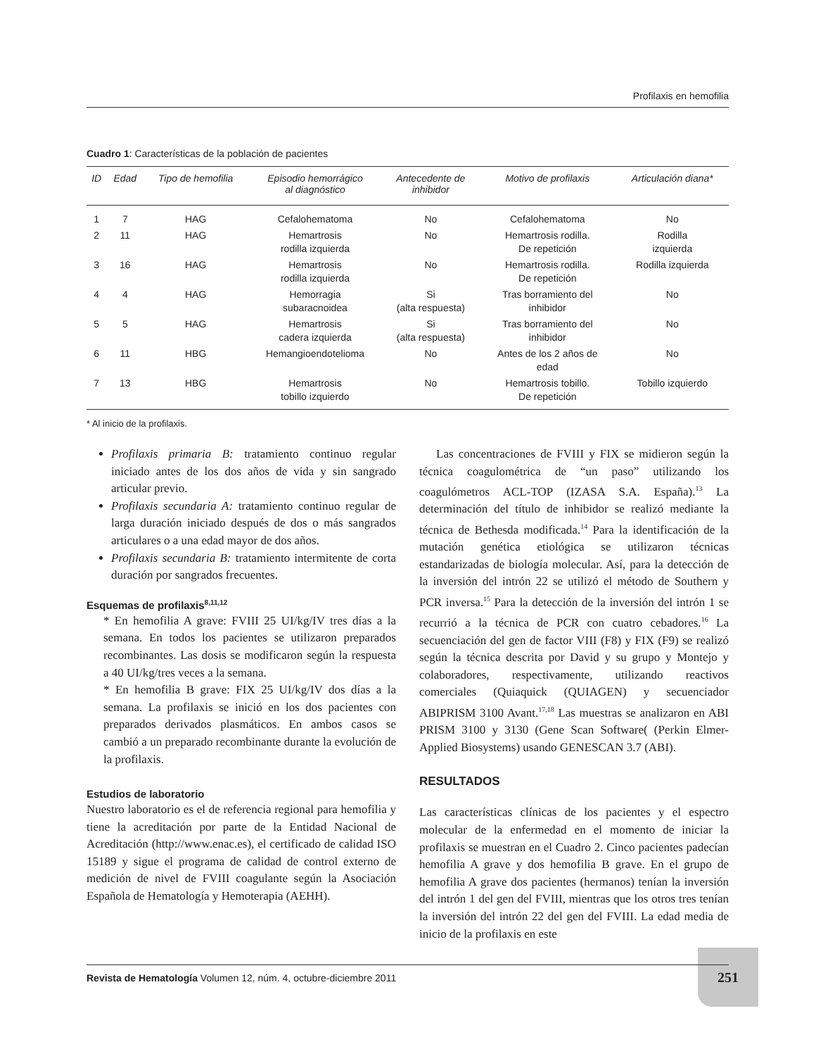Profilaxis en hemofilia
Cuadro 1: Características de la población de pacientes
| ID | Edad | Tipo de hemofilia | Episodio hemorrágico al diagnóstico | Antecedente de inhibidor | Motivo de profilaxis | Articulación diana* |
| --- | --- | --- | --- | --- | --- | --- |
| 1 | 7 | HAG | Cefalohematoma | No | Cefalohematoma | No |
| 2 | 11 | HAG | Hemartrosis rodilla izquierda | No | Hemartrosis rodilla. De repetición | Rodilla izquierda |
| 3 | 16 | HAG | Hemartrosis rodilla izquierda | No | Hemartrosis rodilla. De repetición | Rodilla izquierda |
| 4 | 4 | HAG | Hemorragia subaracnoidea | Si (alta respuesta) | Tras borramiento del inhibidor | No |
| 5 | 5 | HAG | Hemartrosis cadera izquierda | Si (alta respuesta) | Tras borramiento del inhibidor | No |
| 6 | 11 | HBG | Hemangioendotelioma | No | Antes de los 2 años de edad | No |
| 7 | 13 | HBG | Hemartrosis tobillo izquierdo | No | Hemartrosis tobillo. De repetición | Tobillo izquierdo |
* Al inicio de la profilaxis.
Profilaxis primaria B: tratamiento continuo regular iniciado antes de los dos años de vida y sin sangrado articular previo.
Profilaxis secundaria A: tratamiento continuo regular de larga duración iniciado después de dos o más sangrados articulares o a una edad mayor de dos años.
Profilaxis secundaria B: tratamiento intermitente de corta duración por sangrados frecuentes.
Esquemas de profilaxis<sup>8,11,12</sup>
* En hemofilia A grave: FVIII 25 UI/kg/IV tres días a la semana. En todos los pacientes se utilizaron preparados recombinantes. Las dosis se modificaron según la respuesta a 40 UI/kg/tres veces a la semana.
* En hemofilia B grave: FIX 25 UI/kg/IV dos días a la semana. La profilaxis se inició en los dos pacientes con preparados derivados plasmáticos. En ambos casos se cambió a un preparado recombinante durante la evolución de la profilaxis.
Estudios de laboratorio
Nuestro laboratorio es el de referencia regional para hemofilia y tiene la acreditación por parte de la Entidad Nacional de Acreditación (http://www.enac.es), el certificado de calidad ISO 15189 y sigue el programa de calidad de control externo de medición de nivel de FVIII coagulante según la Asociación Española de Hematología y Hemoterapia (AEHH).
Las concentraciones de FVIII y FIX se midieron según la técnica coagulométrica de “un paso” utilizando los coagulómetros ACL-TOP (IZASA S.A. España).<sup>13</sup> La determinación del título de inhibidor se realizó mediante la técnica de Bethesda modificada.<sup>14</sup> Para la identificación de la mutación genética etiológica se utilizaron técnicas estandarizadas de biología molecular. Así, para la detección de la inversión del intrón 22 se utilizó el método de Southern y PCR inversa.<sup>15</sup> Para la detección de la inversión del intrón 1 se recurrió a la técnica de PCR con cuatro cebadores.<sup>16</sup> La secuenciación del gen de factor VIII (F8) y FIX (F9) se realizó según la técnica descrita por David y su grupo y Montejo y colaboradores, respectivamente, utilizando reactivos comerciales (Quiaquick (QUIAGEN) y secuenciador ABIPRISM 3100 Avant.<sup>17,18</sup> Las muestras se analizaron en ABI PRISM 3100 y 3130 (Gene Scan Software( (Perkin Elmer-Applied Biosystems) usando GENESCAN 3.7 (ABI).
RESULTADOS
Las características clínicas de los pacientes y el espectro molecular de la enfermedad en el momento de iniciar la profilaxis se muestran en el Cuadro 2. Cinco pacientes padecían hemofilia A grave y dos hemofilia B grave. En el grupo de hemofilia A grave dos pacientes (hermanos) tenían la inversión del intrón 1 del gen del FVIII, mientras que los otros tres tenían la inversión del intrón 22 del gen del FVIII. La edad media de inicio de la profilaxis en este
251
Revista de Hematología Volumen 12, núm. 4, octubre-diciembre 2011